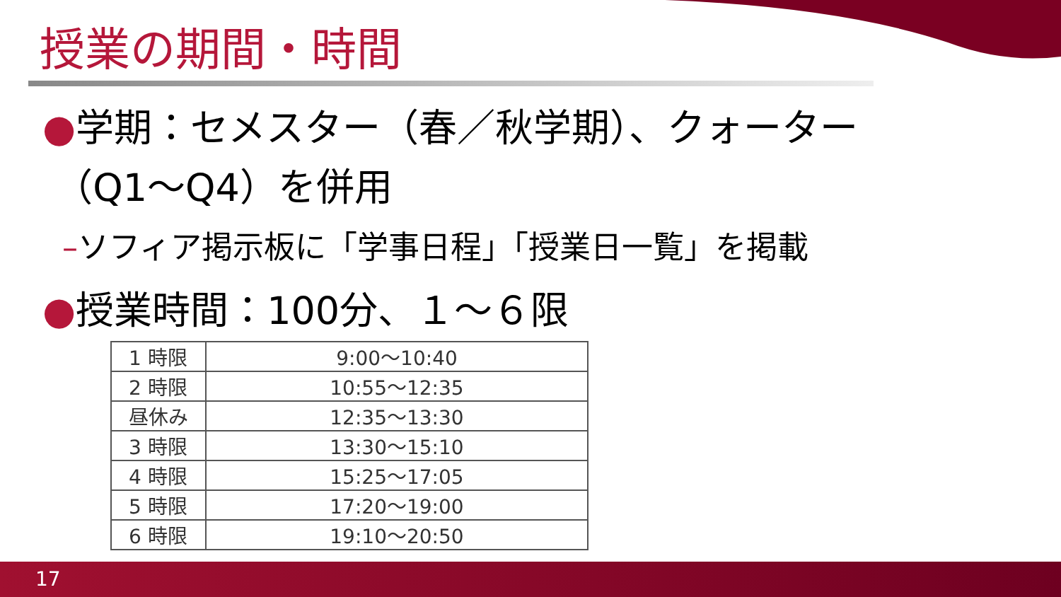授業の期間・時間
●学期：セメスター（春／秋学期）、クォーター
（Q1～Q4）を併用
–ソフィア掲示板に「学事日程」「授業日一覧」を掲載
●授業時間：100分、１～６限
| 1 時限 | 9:00～10:40 |
| 2 時限 | 10:55～12:35 |
| 昼休み | 12:35～13:30 |
| 3 時限 | 13:30～15:10 |
| 4 時限 | 15:25～17:05 |
| 5 時限 | 17:20～19:00 |
| 6 時限 | 19:10～20:50 |
17